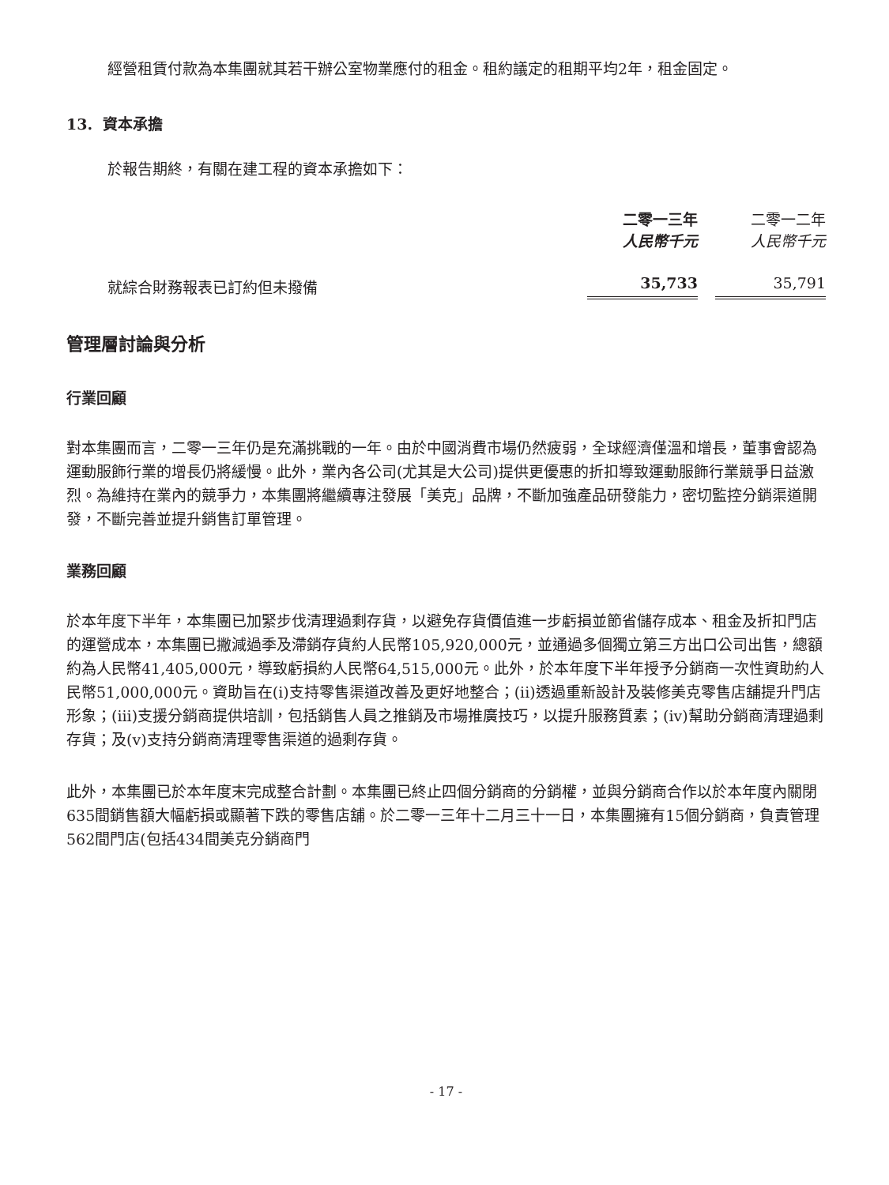經營租賃付款為本集團就其若干辦公室物業應付的租金。租約議定的租期平均2年，租金固定。
13. 資本承擔
於報告期終，有關在建工程的資本承擔如下：
| | 二零一三年 | | 二零一二年 |
| --- | --- | --- | --- |
| | 人民幣千元 | | 人民幣千元 |
| 就綜合財務報表已訂約但未撥備 | 35,733 | | 35,791 |
管理層討論與分析
行業回顧
對本集團而言，二零一三年仍是充滿挑戰的一年。由於中國消費市場仍然疲弱，全球經濟僅溫和增長，董事會認為運動服飾行業的增長仍將緩慢。此外，業內各公司(尤其是大公司)提供更優惠的折扣導致運動服飾行業競爭日益激烈。為維持在業內的競爭力，本集團將繼續專注發展「美克」品牌，不斷加強產品研發能力，密切監控分銷渠道開發，不斷完善並提升銷售訂單管理。
業務回顧
於本年度下半年，本集團已加緊步伐清理過剩存貨，以避免存貨價值進一步虧損並節省儲存成本、租金及折扣門店的運營成本，本集團已撇減過季及滯銷存貨約人民幣105,920,000元，並通過多個獨立第三方出口公司出售，總額約為人民幣41,405,000元，導致虧損約人民幣64,515,000元。此外，於本年度下半年授予分銷商一次性資助約人民幣51,000,000元。資助旨在(i)支持零售渠道改善及更好地整合；(ii)透過重新設計及裝修美克零售店舖提升門店形象；(iii)支援分銷商提供培訓，包括銷售人員之推銷及市場推廣技巧，以提升服務質素；(iv)幫助分銷商清理過剩存貨；及(v)支持分銷商清理零售渠道的過剩存貨。
此外，本集團已於本年度末完成整合計劃。本集團已終止四個分銷商的分銷權，並與分銷商合作以於本年度內關閉635間銷售額大幅虧損或顯著下跌的零售店舖。於二零一三年十二月三十一日，本集團擁有15個分銷商，負責管理562間門店(包括434間美克分銷商門
- 17 -